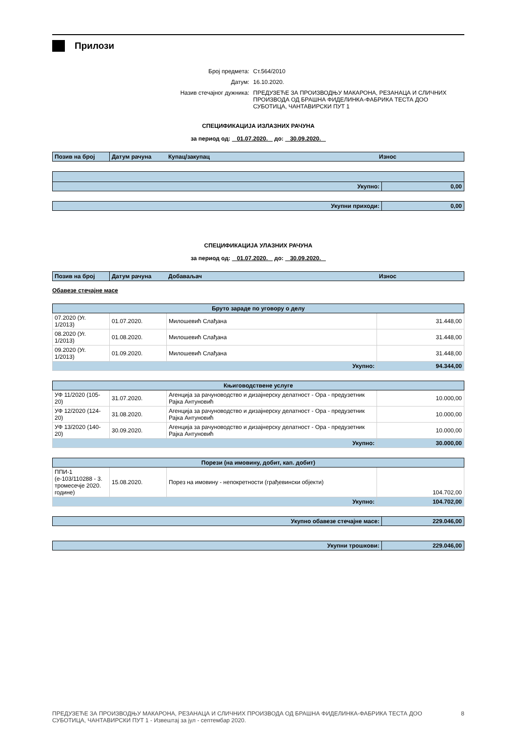Прилози
| Број предмета: | Ст.564/2010 |
| Датум: | 16.10.2020. |
| Назив стечајног дужника: | ПРЕДУЗЕЋЕ ЗА ПРОИЗВОДЊУ МАКАРОНА, РЕЗАНАЦА И СЛИЧНИХ ПРОИЗВОДА ОД БРАШНА ФИДЕЛИНКА-ФАБРИКА ТЕСТА ДОО СУБОТИЦА, ЧАНТАВИРСКИ ПУТ 1 |
СПЕЦИФИКАЦИЈА ИЗЛАЗНИХ РАЧУНА
за период од: 01.07.2020. до: 30.09.2020.
| Позив на број | Датум рачуна | Купац/закупац | Износ |
| Укупно: | 0,00 |
| Укупни приходи: | 0,00 |
СПЕЦИФИКАЦИЈА УЛАЗНИХ РАЧУНА
за период од: 01.07.2020. до: 30.09.2020.
| Позив на број | Датум рачуна | Добаваљач | Износ |
Обавезе стечајне масе
| Бруто зараде по уговору о делу | | | |
| --- | --- | --- | --- |
| 07.2020 (Уг. 1/2013) | 01.07.2020. | Милошевић Слађана | 31.448,00 |
| 08.2020 (Уг. 1/2013) | 01.08.2020. | Милошевић Слађана | 31.448,00 |
| 09.2020 (Уг. 1/2013) | 01.09.2020. | Милошевић Слађана | 31.448,00 |
| Укупно: | | | 94.344,00 |
| Књиговодствене услуге | | | |
| --- | --- | --- | --- |
| УФ 11/2020 (105-20) | 31.07.2020. | Агенција за рачуноводство и дизајнерску делатност - Ора - предузетник Рајка Антуновић | 10.000,00 |
| УФ 12/2020 (124-20) | 31.08.2020. | Агенција за рачуноводство и дизајнерску делатност - Ора - предузетник Рајка Антуновић | 10.000,00 |
| УФ 13/2020 (140-20) | 30.09.2020. | Агенција за рачуноводство и дизајнерску делатност - Ора - предузетник Рајка Антуновић | 10.000,00 |
| Укупно: | | | 30.000,00 |
| Порези (на имовину, добит, кап. добит) | | | |
| --- | --- | --- | --- |
| ППИ-1 (е-103/110288 - 3. тромесечје 2020. године) | 15.08.2020. | Порез на имовину - непокретности (грађевински објекти) | 104.702,00 |
| Укупно: | | | 104.702,00 |
| Укупно обавезе стечајне масе: | 229.046,00 |
| Укупни трошкови: | 229.046,00 |
ПРЕДУЗЕЋЕ ЗА ПРОИЗВОДЊУ МАКАРОНА, РЕЗАНАЦА И СЛИЧНИХ ПРОИЗВОДА ОД БРАШНА ФИДЕЛИНКА-ФАБРИКА ТЕСТА ДОО СУБОТИЦА, ЧАНТАВИРСКИ ПУТ 1 - Извештај за јул - септембар 2020.
8